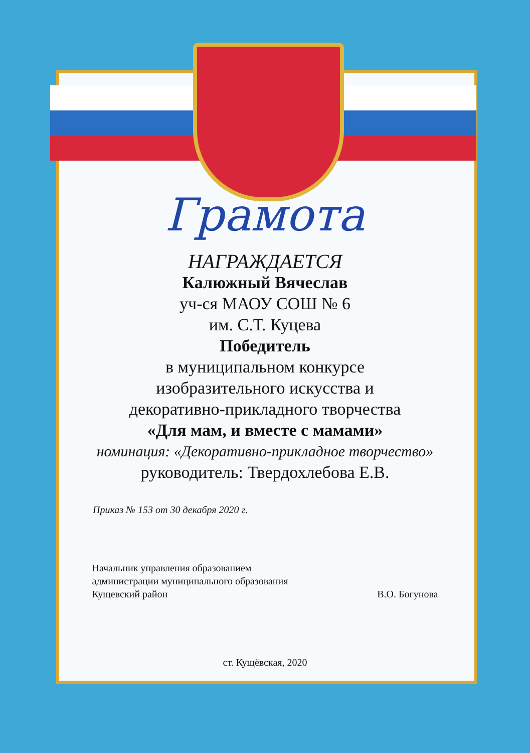Грамота
НАГРАЖДАЕТСЯ
Калюжный Вячеслав
уч-ся МАОУ СОШ № 6
им. С.Т. Куцева
Победитель
в муниципальном конкурсе
изобразительного искусства и
декоративно-прикладного творчества
«Для мам, и вместе с мамами»
номинация: «Декоративно-прикладное творчество»
руководитель: Твердохлебова Е.В.
Приказ № 153 от 30 декабря 2020 г.
Начальник управления образованием
администрации муниципального образования
Кущевский район
В.О. Богунова
ст. Кущёвская, 2020